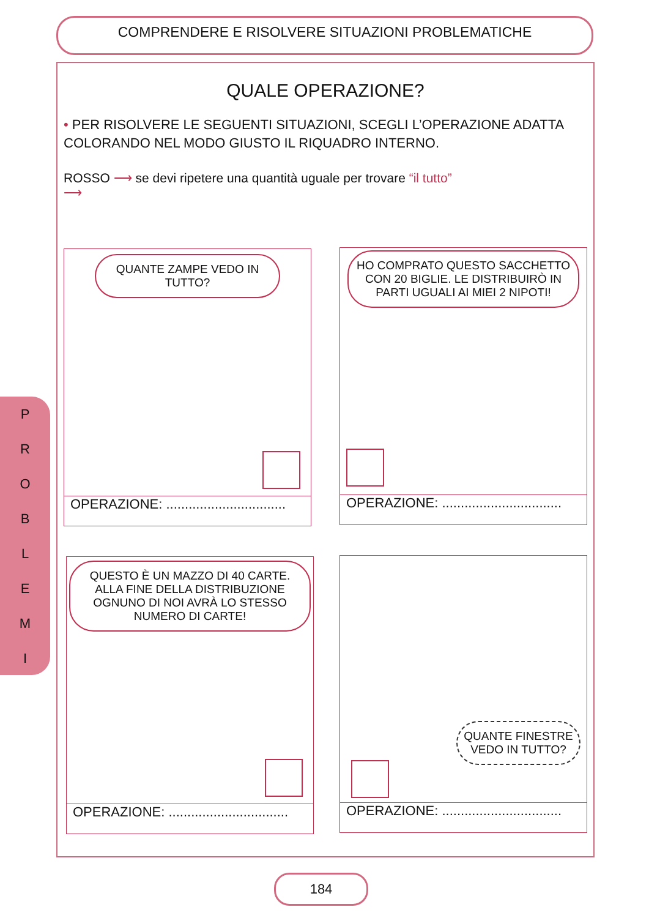COMPRENDERE E RISOLVERE SITUAZIONI PROBLEMATICHE
P
R
O
B
L
E
M
I
QUALE OPERAZIONE?
• PER RISOLVERE LE SEGUENTI SITUAZIONI, SCEGLI L’OPERAZIONE ADATTA COLORANDO NEL MODO GIUSTO IL RIQUADRO INTERNO.
ROSSO ⟶ se devi ripetere una quantità uguale per trovare “il tutto”
⟶
QUANTE ZAMPE VEDO IN TUTTO?
OPERAZIONE: ................................
HO COMPRATO QUESTO SACCHETTO CON 20 BIGLIE. LE DISTRIBUIRÒ IN PARTI UGUALI AI MIEI 2 NIPOTI!
OPERAZIONE: ................................
QUESTO È UN MAZZO DI 40 CARTE. ALLA FINE DELLA DISTRIBUZIONE OGNUNO DI NOI AVRÀ LO STESSO NUMERO DI CARTE!
OPERAZIONE: ................................
QUANTE FINESTRE VEDO IN TUTTO?
OPERAZIONE: ................................
184